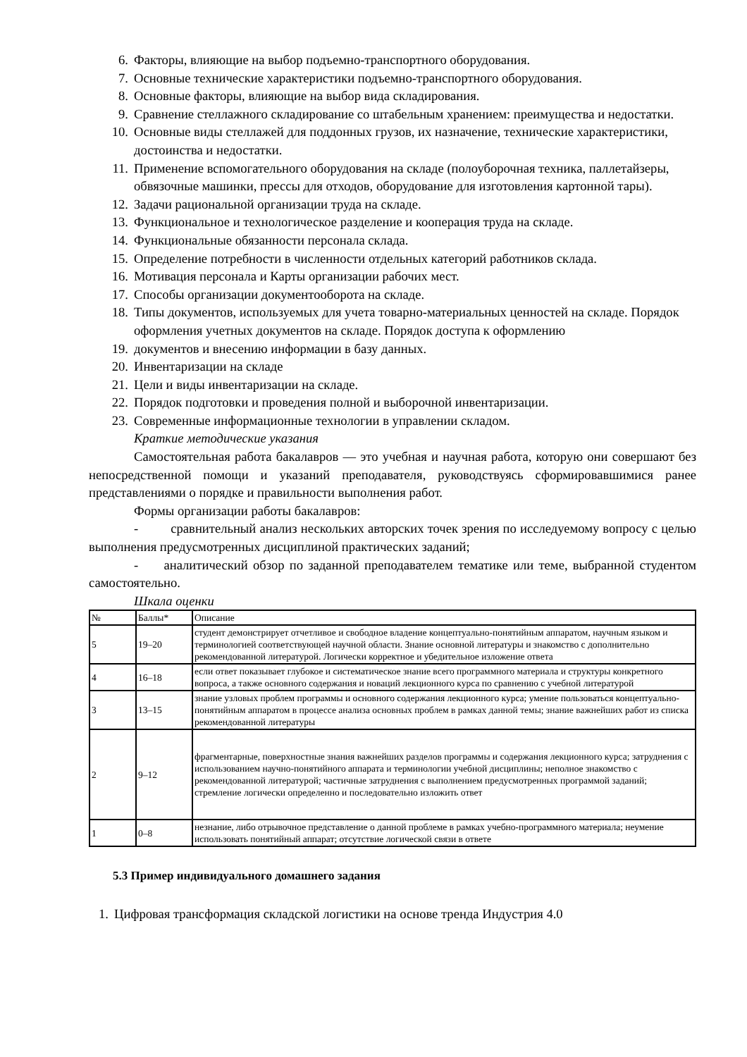6. Факторы, влияющие на выбор подъемно-транспортного оборудования.
7. Основные технические характеристики подъемно-транспортного оборудования.
8. Основные факторы, влияющие на выбор вида складирования.
9. Сравнение стеллажного складирование со штабельным хранением: преимущества и недостатки.
10. Основные виды стеллажей для поддонных грузов, их назначение, технические характеристики, достоинства и недостатки.
11. Применение вспомогательного оборудования на складе (полоуборочная техника, паллетайзеры, обвязочные машинки, прессы для отходов, оборудование для изготовления картонной тары).
12. Задачи рациональной организации труда на складе.
13. Функциональное и технологическое разделение и кооперация труда на складе.
14. Функциональные обязанности персонала склада.
15. Определение потребности в численности отдельных категорий работников склада.
16. Мотивация персонала и Карты организации рабочих мест.
17. Способы организации документооборота на складе.
18. Типы документов, используемых для учета товарно-материальных ценностей на складе. Порядок оформления учетных документов на складе. Порядок доступа к оформлению
19. документов и внесению информации в базу данных.
20. Инвентаризации на складе
21. Цели и виды инвентаризации на складе.
22. Порядок подготовки и проведения полной и выборочной инвентаризации.
23. Современные информационные технологии в управлении складом.
Краткие методические указания
Самостоятельная работа бакалавров — это учебная и научная работа, которую они совершают без непосредственной помощи и указаний преподавателя, руководствуясь сформировавшимися ранее представлениями о порядке и правильности выполнения работ.
Формы организации работы бакалавров:
- сравнительный анализ нескольких авторских точек зрения по исследуемому вопросу с целью выполнения предусмотренных дисциплиной практических заданий;
- аналитический обзор по заданной преподавателем тематике или теме, выбранной студентом самостоятельно.
Шкала оценки
| № | Баллы* | Описание |
| 5 | 19–20 | студент демонстрирует отчетливое и свободное владение концептуально-понятийным аппаратом, научным языком и терминологией соответствующей научной области. Знание основной литературы и знакомство с дополнительно рекомендованной литературой. Логически корректное и убедительное изложение ответа |
| 4 | 16–18 | если ответ показывает глубокое и систематическое знание всего программного материала и структуры конкретного вопроса, а также основного содержания и новаций лекционного курса по сравнению с учебной литературой |
| 3 | 13–15 | знание узловых проблем программы и основного содержания лекционного курса; умение пользоваться концептуально-понятийным аппаратом в процессе анализа основных проблем в рамках данной темы; знание важнейших работ из списка рекомендованной литературы |
| 2 | 9–12 | фрагментарные, поверхностные знания важнейших разделов программы и содержания лекционного курса; затруднения с использованием научно-понятийного аппарата и терминологии учебной дисциплины; неполное знакомство с рекомендованной литературой; частичные затруднения с выполнением предусмотренных программой заданий; стремление логически определенно и последовательно изложить ответ |
| 1 | 0–8 | незнание, либо отрывочное представление о данной проблеме в рамках учебно-программного материала; неумение использовать понятийный аппарат; отсутствие логической связи в ответе |
5.3 Пример индивидуального домашнего задания
1. Цифровая трансформация складской логистики на основе тренда Индустрия 4.0